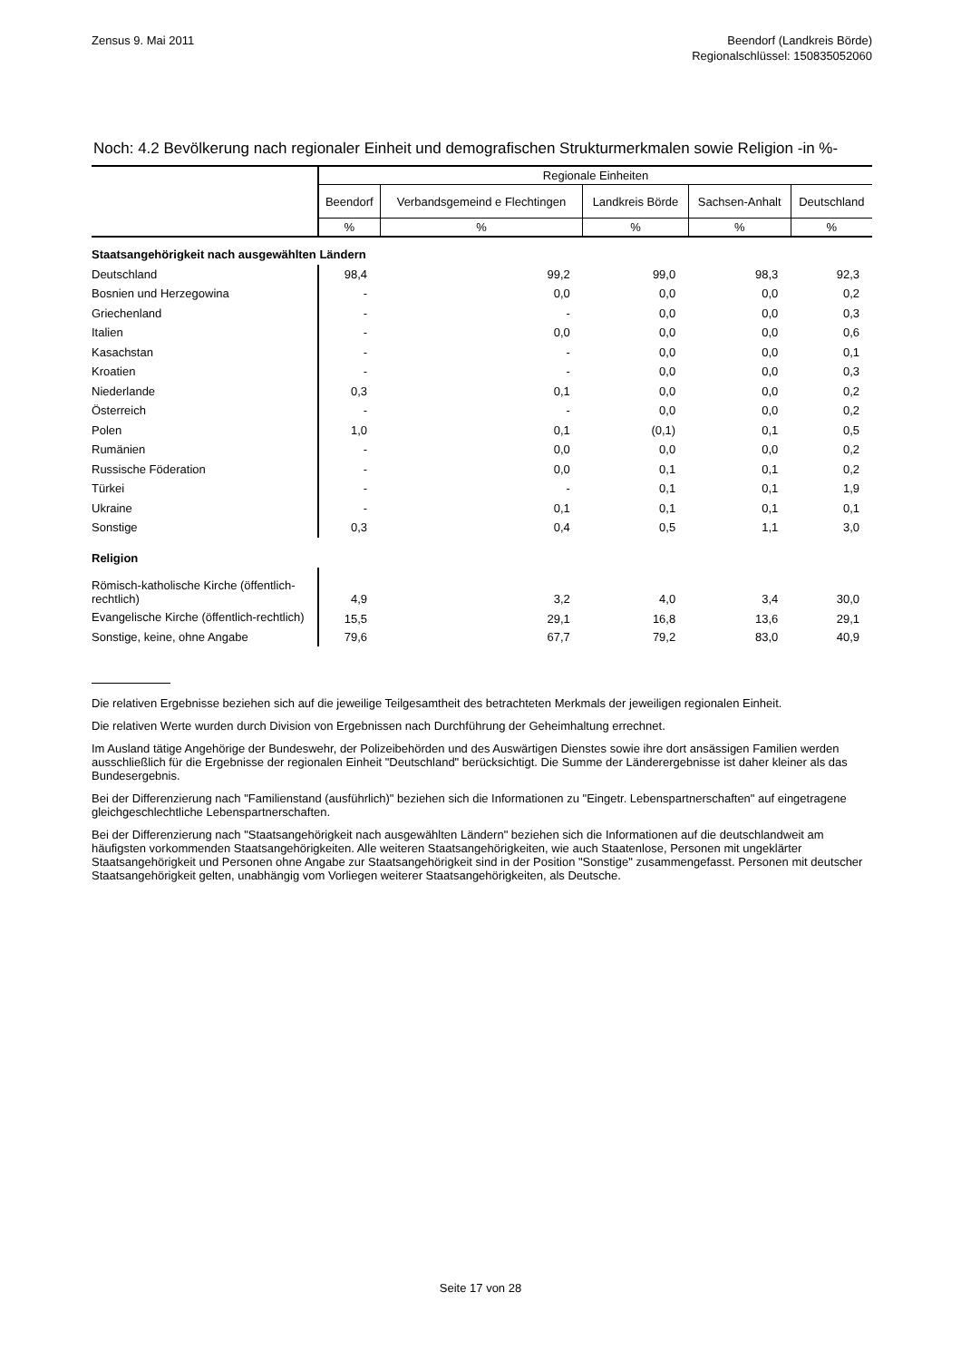Zensus 9. Mai 2011 Beendorf (Landkreis Börde)
Regionalschlüssel: 150835052060
Noch: 4.2 Bevölkerung nach regionaler Einheit und demografischen Strukturmerkmalen sowie Religion -in %-
| | Regionale Einheiten | | | | |
| --- | --- | --- | --- | --- | --- |
| | Beendorf | Verbandsgemeind e Flechtingen | Landkreis Börde | Sachsen-Anhalt | Deutschland |
| | % | % | % | % | % |
| Staatsangehörigkeit nach ausgewählten Ländern | | | | | |
| Deutschland | 98,4 | 99,2 | 99,0 | 98,3 | 92,3 |
| Bosnien und Herzegowina | - | 0,0 | 0,0 | 0,0 | 0,2 |
| Griechenland | - | - | 0,0 | 0,0 | 0,3 |
| Italien | - | 0,0 | 0,0 | 0,0 | 0,6 |
| Kasachstan | - | - | 0,0 | 0,0 | 0,1 |
| Kroatien | - | - | 0,0 | 0,0 | 0,3 |
| Niederlande | 0,3 | 0,1 | 0,0 | 0,0 | 0,2 |
| Österreich | - | - | 0,0 | 0,0 | 0,2 |
| Polen | 1,0 | 0,1 | (0,1) | 0,1 | 0,5 |
| Rumänien | - | 0,0 | 0,0 | 0,0 | 0,2 |
| Russische Föderation | - | 0,0 | 0,1 | 0,1 | 0,2 |
| Türkei | - | - | 0,1 | 0,1 | 1,9 |
| Ukraine | - | 0,1 | 0,1 | 0,1 | 0,1 |
| Sonstige | 0,3 | 0,4 | 0,5 | 1,1 | 3,0 |
| Religion | | | | | |
| Römisch-katholische Kirche (öffentlich-rechtlich) | 4,9 | 3,2 | 4,0 | 3,4 | 30,0 |
| Evangelische Kirche (öffentlich-rechtlich) | 15,5 | 29,1 | 16,8 | 13,6 | 29,1 |
| Sonstige, keine, ohne Angabe | 79,6 | 67,7 | 79,2 | 83,0 | 40,9 |
Die relativen Ergebnisse beziehen sich auf die jeweilige Teilgesamtheit des betrachteten Merkmals der jeweiligen regionalen Einheit.
Die relativen Werte wurden durch Division von Ergebnissen nach Durchführung der Geheimhaltung errechnet.
Im Ausland tätige Angehörige der Bundeswehr, der Polizeibehörden und des Auswärtigen Dienstes sowie ihre dort ansässigen Familien werden ausschließlich für die Ergebnisse der regionalen Einheit "Deutschland" berücksichtigt. Die Summe der Länderergebnisse ist daher kleiner als das Bundesergebnis.
Bei der Differenzierung nach "Familienstand (ausführlich)" beziehen sich die Informationen zu "Eingetr. Lebenspartnerschaften" auf eingetragene gleichgeschlechtliche Lebenspartnerschaften.
Bei der Differenzierung nach "Staatsangehörigkeit nach ausgewählten Ländern" beziehen sich die Informationen auf die deutschlandweit am häufigsten vorkommenden Staatsangehörigkeiten. Alle weiteren Staatsangehörigkeiten, wie auch Staatenlose, Personen mit ungeklärter Staatsangehörigkeit und Personen ohne Angabe zur Staatsangehörigkeit sind in der Position "Sonstige" zusammengefasst. Personen mit deutscher Staatsangehörigkeit gelten, unabhängig vom Vorliegen weiterer Staatsangehörigkeiten, als Deutsche.
Seite 17 von 28